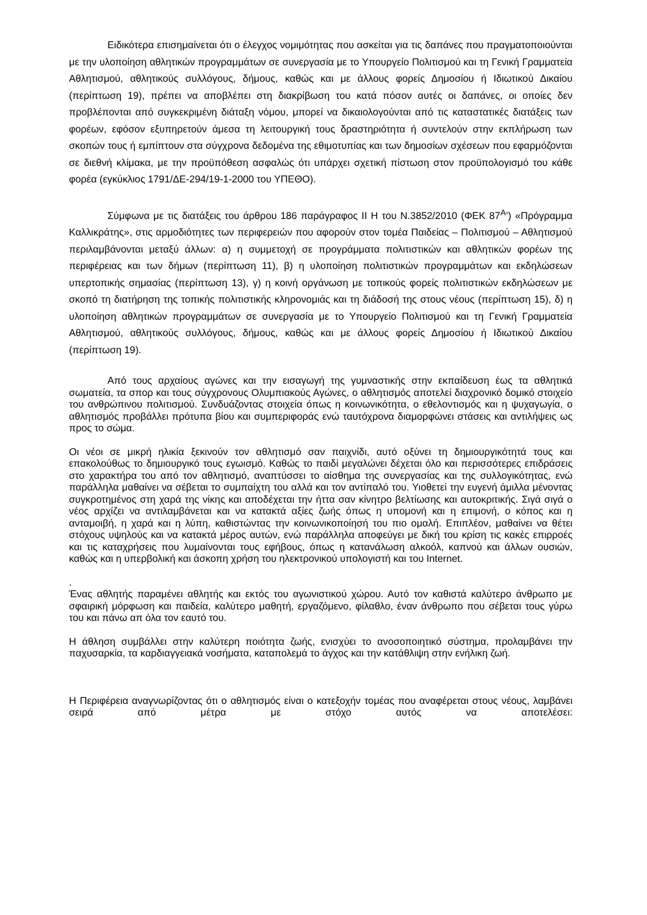Ειδικότερα επισημαίνεται ότι ο έλεγχος νομιμότητας που ασκείται για τις δαπάνες που πραγματοποιούνται με την υλοποίηση αθλητικών προγραμμάτων σε συνεργασία με το Υπουργείο Πολιτισμού και τη Γενική Γραμματεία Αθλητισμού, αθλητικούς συλλόγους, δήμους, καθώς και με άλλους φορείς Δημοσίου ή Ιδιωτικού Δικαίου (περίπτωση 19), πρέπει να αποβλέπει στη διακρίβωση του κατά πόσον αυτές οι δαπάνες, οι οποίες δεν προβλέπονται από συγκεκριμένη διάταξη νόμου, μπορεί να δικαιολογούνται από τις καταστατικές διατάξεις των φορέων, εφόσον εξυπηρετούν άμεσα τη λειτουργική τους δραστηριότητα ή συντελούν στην εκπλήρωση των σκοπών τους ή εμπίπτουν στα σύγχρονα δεδομένα της εθιμοτυπίας και των δημοσίων σχέσεων που εφαρμόζονται σε διεθνή κλίμακα, με την προϋπόθεση ασφαλώς ότι υπάρχει σχετική πίστωση στον προϋπολογισμό του κάθε φορέα (εγκύκλιος 1791/ΔΕ-294/19-1-2000 του ΥΠΕΘΟ).
Σύμφωνα με τις διατάξεις του άρθρου 186 παράγραφος ΙΙ Η του Ν.3852/2010 (ΦΕΚ 87<sup>Α</sup>’) «Πρόγραμμα Καλλικράτης», στις αρμοδιότητες των περιφερειών που αφορούν στον τομέα Παιδείας – Πολιτισμού – Αθλητισμού περιλαμβάνονται μεταξύ άλλων: α) η συμμετοχή σε προγράμματα πολιτιστικών και αθλητικών φορέων της περιφέρειας και των δήμων (περίπτωση 11), β) η υλοποίηση πολιτιστικών προγραμμάτων και εκδηλώσεων υπερτοπικής σημασίας (περίπτωση 13), γ) η κοινή οργάνωση με τοπικούς φορείς πολιτιστικών εκδηλώσεων με σκοπό τη διατήρηση της τοπικής πολιτιστικής κληρονομιάς και τη διάδοσή της στους νέους (περίπτωση 15), δ) η υλοποίηση αθλητικών προγραμμάτων σε συνεργασία με το Υπουργείο Πολιτισμού και τη Γενική Γραμματεία Αθλητισμού, αθλητικούς συλλόγους, δήμους, καθώς και με άλλους φορείς Δημοσίου ή Ιδιωτικού Δικαίου (περίπτωση 19).
Από τους αρχαίους αγώνες και την εισαγωγή της γυμναστικής στην εκπαίδευση έως τα αθλητικά σωματεία, τα σπορ και τους σύγχρονους Ολυμπιακούς Αγώνες, ο αθλητισμός αποτελεί διαχρονικό δομικό στοιχείο του ανθρώπινου πολιτισμού. Συνδυάζοντας στοιχεία όπως η κοινωνικότητα, ο εθελοντισμός και η ψυχαγωγία, ο αθλητισμός προβάλλει πρότυπα βίου και συμπεριφοράς ενώ ταυτόχρονα διαμορφώνει στάσεις και αντιλήψεις ως προς το σώμα.
Οι νέοι σε μικρή ηλικία ξεκινούν τον αθλητισμό σαν παιχνίδι, αυτό οξύνει τη δημιουργικότητά τους και επακολούθως το δημιουργικό τους εγωισμό. Καθώς το παιδί μεγαλώνει δέχεται όλο και περισσότερες επιδράσεις στο χαρακτήρα του από τον αθλητισμό, αναπτύσσει το αίσθημα της συνεργασίας και της συλλογικότητας, ενώ παράλληλα μαθαίνει να σέβεται το συμπαίχτη του αλλά και τον αντίπαλό του. Υιοθετεί την ευγενή άμιλλα μένοντας συγκροτημένος στη χαρά της νίκης και αποδέχεται την ήττα σαν κίνητρο βελτίωσης και αυτοκριτικής. Σιγά σιγά ο νέος αρχίζει να αντιλαμβάνεται και να κατακτά αξίες ζωής όπως η υπομονή και η επιμονή, ο κόπος και η ανταμοιβή, η χαρά και η λύπη, καθιστώντας την κοινωνικοποίησή του πιο ομαλή. Επιπλέον, μαθαίνει να θέτει στόχους υψηλούς και να κατακτά μέρος αυτών, ενώ παράλληλα αποφεύγει με δική του κρίση τις κακές επιρροές και τις καταχρήσεις που λυμαίνονται τους εφήβους, όπως η κατανάλωση αλκοόλ, καπνού και άλλων ουσιών, καθώς και η υπερβολική και άσκοπη χρήση του ηλεκτρονικού υπολογιστή και του Internet.
.
Ένας αθλητής παραμένει αθλητής και εκτός του αγωνιστικού χώρου. Αυτό τον καθιστά καλύτερο άνθρωπο με σφαιρική μόρφωση και παιδεία, καλύτερο μαθητή, εργαζόμενο, φίλαθλο, έναν άνθρωπο που σέβεται τους γύρω του και πάνω απ όλα τον εαυτό του.
Η άθληση συμβάλλει στην καλύτερη ποιότητα ζωής, ενισχύει το ανοσοποιητικό σύστημα, προλαμβάνει την παχυσαρκία, τα καρδιαγγειακά νοσήματα, καταπολεμά το άγχος και την κατάθλιψη στην ενήλικη ζωή.
Η Περιφέρεια αναγνωρίζοντας ότι ο αθλητισμός είναι ο κατεξοχήν τομέας που αναφέρεται στους νέους, λαμβάνει σειρά από μέτρα με στόχο αυτός να αποτελέσει: